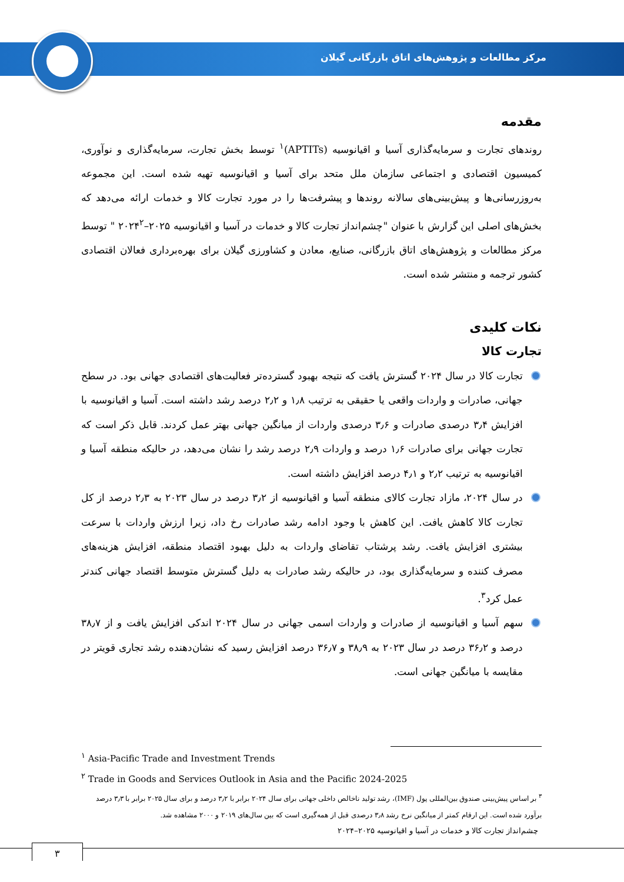مرکز مطالعات و پژوهش‌های اتاق بازرگانی گیلان
مقدمه
روندهای تجارت و سرمایه‌گذاری آسیا و اقیانوسیه (APTITs)<sup>۱</sup> توسط بخش تجارت، سرمایه‌گذاری و نوآوری، کمیسیون اقتصادی و اجتماعی سازمان ملل متحد برای آسیا و اقیانوسیه تهیه شده است. این مجموعه به‌روزرسانی‌ها و پیش‌بینی‌های سالانه روندها و پیشرفت‌ها را در مورد تجارت کالا و خدمات ارائه می‌دهد که بخش‌های اصلی این گزارش با عنوان "چشم‌انداز تجارت کالا و خدمات در آسیا و اقیانوسیه ۲۰۲۵–۲۰۲۴<sup>۲</sup> " توسط مرکز مطالعات و پژوهش‌های اتاق بازرگانی، صنایع، معادن و کشاورزی گیلان برای بهره‌برداری فعالان اقتصادی کشور ترجمه و منتشر شده است.
نکات کلیدی
تجارت کالا
تجارت کالا در سال ۲۰۲۴ گسترش یافت که نتیجه بهبود گسترده‌تر فعالیت‌های اقتصادی جهانی بود. در سطح جهانی، صادرات و واردات واقعی یا حقیقی به ترتیب ۱٫۸ و ۲٫۲ درصد رشد داشته است. آسیا و اقیانوسیه با افزایش ۳٫۴ درصدی صادرات و ۳٫۶ درصدی واردات از میانگین جهانی بهتر عمل کردند. قابل ذکر است که تجارت جهانی برای صادرات ۱٫۶ درصد و واردات ۲٫۹ درصد رشد را نشان می‌دهد، در حالیکه منطقه آسیا و اقیانوسیه به ترتیب ۲٫۲ و ۴٫۱ درصد افزایش داشته است.
در سال ۲۰۲۴، مازاد تجارت کالای منطقه آسیا و اقیانوسیه از ۳٫۲ درصد در سال ۲۰۲۳ به ۲٫۳ درصد از کل تجارت کالا کاهش یافت. این کاهش با وجود ادامه رشد صادرات رخ داد، زیرا ارزش واردات با سرعت بیشتری افزایش یافت. رشد پرشتاب تقاضای واردات به دلیل بهبود اقتصاد منطقه، افزایش هزینه‌های مصرف کننده و سرمایه‌گذاری بود، در حالیکه رشد صادرات به دلیل گسترش متوسط اقتصاد جهانی کندتر عمل کرد<sup>۳</sup>.
سهم آسیا و اقیانوسیه از صادرات و واردات اسمی جهانی در سال ۲۰۲۴ اندکی افزایش یافت و از ۳۸٫۷ درصد و ۳۶٫۲ درصد در سال ۲۰۲۳ به ۳۸٫۹ و ۳۶٫۷ درصد افزایش رسید که نشان‌دهنده رشد تجاری قویتر در مقایسه با میانگین جهانی است.
<sup>۱</sup> Asia-Pacific Trade and Investment Trends
<sup>۲</sup> Trade in Goods and Services Outlook in Asia and the Pacific 2024-2025
<sup>۳</sup> بر اساس پیش‌بینی صندوق بین‌المللی پول (IMF)، رشد تولید ناخالص داخلی جهانی برای سال ۲۰۲۴ برابر با ۳٫۲ درصد و برای سال ۲۰۲۵ برابر با ۳٫۳ درصد برآورد شده است. این ارقام کمتر از میانگین نرخ رشد ۳٫۸ درصدی قبل از همه‌گیری است که بین سال‌های ۲۰۱۹ و ۲۰۰۰ مشاهده شد.
چشم‌انداز تجارت کالا و خدمات در آسیا و اقیانوسیه ۲۰۲۵–۲۰۲۴
۳